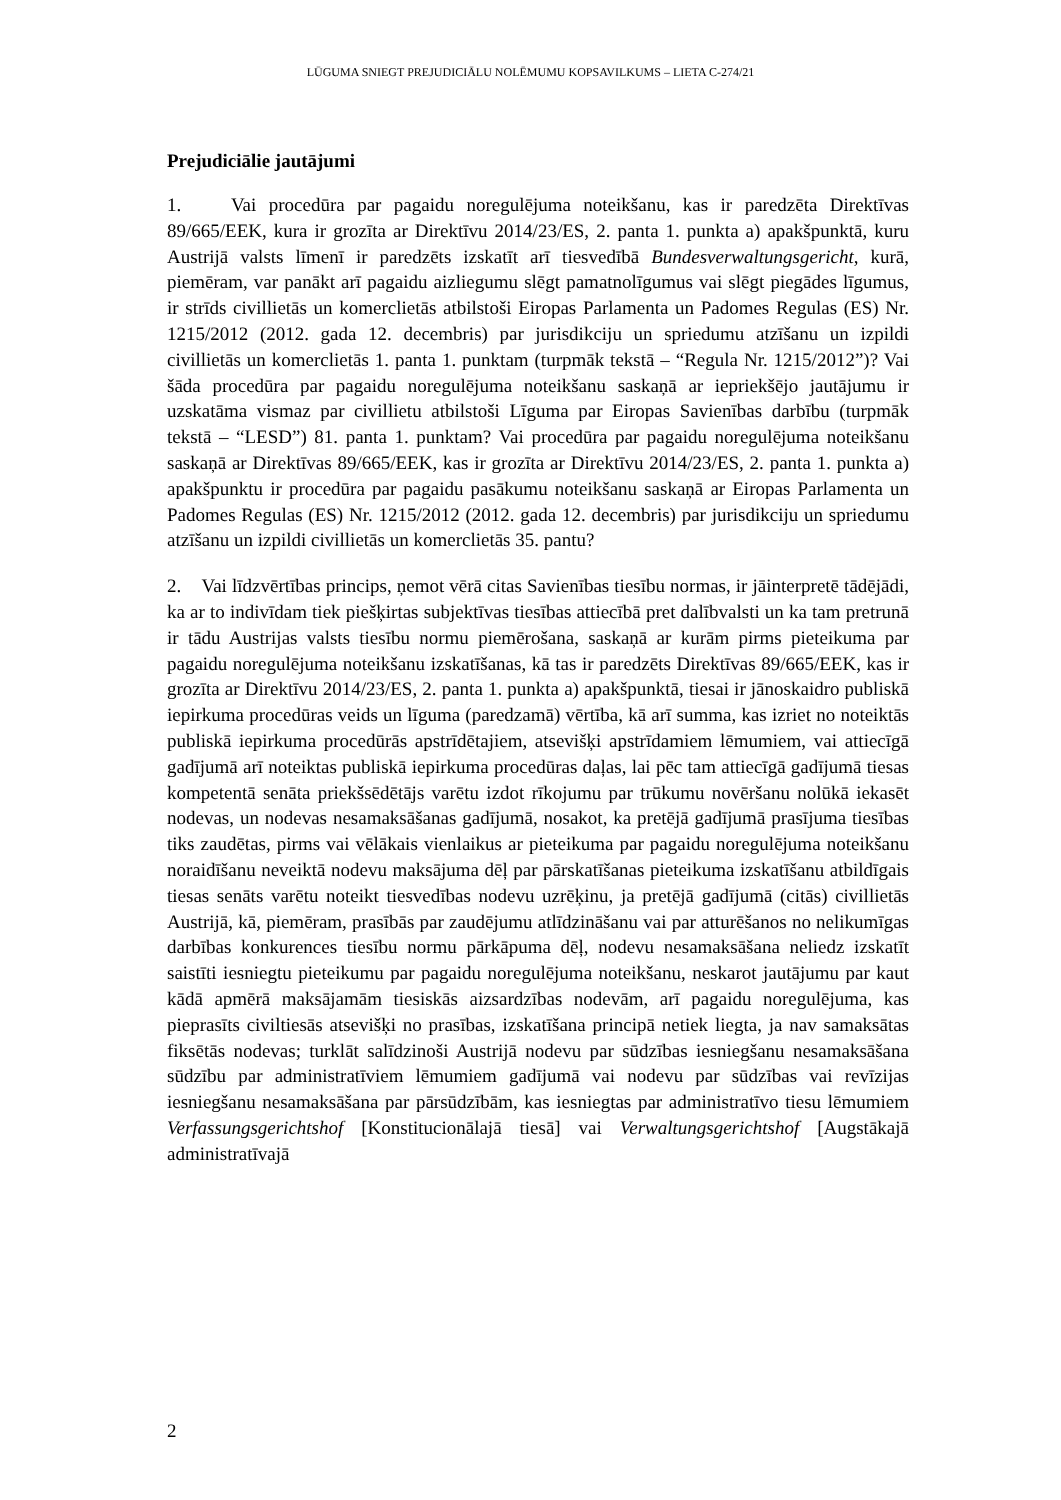LŪGUMA SNIEGT PREJUDICIĀLU NOLĒMUMU KOPSAVILKUMS – LIETA C-274/21
Prejudiciālie jautājumi
1. Vai procedūra par pagaidu noregulējuma noteikšanu, kas ir paredzēta Direktīvas 89/665/EEK, kura ir grozīta ar Direktīvu 2014/23/ES, 2. panta 1. punkta a) apakšpunktā, kuru Austrijā valsts līmenī ir paredzēts izskatīt arī tiesvedībā Bundesverwaltungsgericht, kurā, piemēram, var panākt arī pagaidu aizliegumu slēgt pamatnolīgumus vai slēgt piegādes līgumus, ir strīds civillietās un komerclietās atbilstoši Eiropas Parlamenta un Padomes Regulas (ES) Nr. 1215/2012 (2012. gada 12. decembris) par jurisdikciju un spriedumu atzīšanu un izpildi civillietās un komerclietās 1. panta 1. punktam (turpmāk tekstā – “Regula Nr. 1215/2012”)? Vai šāda procedūra par pagaidu noregulējuma noteikšanu saskaņā ar iepriekšējo jautājumu ir uzskatāma vismaz par civillietu atbilstoši Līguma par Eiropas Savienības darbību (turpmāk tekstā – “LESD”) 81. panta 1. punktam? Vai procedūra par pagaidu noregulējuma noteikšanu saskaņā ar Direktīvas 89/665/EEK, kas ir grozīta ar Direktīvu 2014/23/ES, 2. panta 1. punkta a) apakšpunktu ir procedūra par pagaidu pasākumu noteikšanu saskaņā ar Eiropas Parlamenta un Padomes Regulas (ES) Nr. 1215/2012 (2012. gada 12. decembris) par jurisdikciju un spriedumu atzīšanu un izpildi civillietās un komerclietās 35. pantu?
2. Vai līdzvērtības princips, ņemot vērā citas Savienības tiesību normas, ir jāinterpretē tādējādi, ka ar to indivīdam tiek piešķirtas subjektīvas tiesības attiecībā pret dalībvalsti un ka tam pretrunā ir tādu Austrijas valsts tiesību normu piemērošana, saskaņā ar kurām pirms pieteikuma par pagaidu noregulējuma noteikšanu izskatīšanas, kā tas ir paredzēts Direktīvas 89/665/EEK, kas ir grozīta ar Direktīvu 2014/23/ES, 2. panta 1. punkta a) apakšpunktā, tiesai ir jānoskaidro publiskā iepirkuma procedūras veids un līguma (paredzamā) vērtība, kā arī summa, kas izriet no noteiktās publiskā iepirkuma procedūrās apstrīdētajiem, atsevišķi apstrīdamiem lēmumiem, vai attiecīgā gadījumā arī noteiktas publiskā iepirkuma procedūras daļas, lai pēc tam attiecīgā gadījumā tiesas kompetentā senāta priekšsēdētājs varētu izdot rīkojumu par trūkumu novēršanu nolūkā iekasēt nodevas, un nodevas nesamaksāšanas gadījumā, nosakot, ka pretējā gadījumā prasījuma tiesības tiks zaudētas, pirms vai vēlākais vienlaikus ar pieteikuma par pagaidu noregulējuma noteikšanu noraidīšanu neveiktā nodevu maksājuma dēļ par pārskatīšanas pieteikuma izskatīšanu atbildīgais tiesas senāts varētu noteikt tiesvedības nodevu uzrēķinu, ja pretējā gadījumā (citās) civillietās Austrijā, kā, piemēram, prasībās par zaudējumu atlīdzināšanu vai par atturēšanos no nelikumīgas darbības konkurences tiesību normu pārkāpuma dēļ, nodevu nesamaksāšana neliedz izskatīt saistīti iesniegtu pieteikumu par pagaidu noregulējuma noteikšanu, neskarot jautājumu par kaut kādā apmērā maksājamām tiesiskās aizsardzības nodevām, arī pagaidu noregulējuma, kas pieprasīts civiltiesās atsevišķi no prasības, izskatīšana principā netiek liegta, ja nav samaksātas fiksētās nodevas; turklāt salīdzinoši Austrijā nodevu par sūdzības iesniegšanu nesamaksāšana sūdzību par administratīviem lēmumiem gadījumā vai nodevu par sūdzības vai revīzijas iesniegšanu nesamaksāšana par pārsūdzībām, kas iesniegtas par administratīvo tiesu lēmumiem Verfassungsgerichtshof [Konstitucionālajā tiesā] vai Verwaltungsgerichtshof [Augstākajā administratīvajā
2